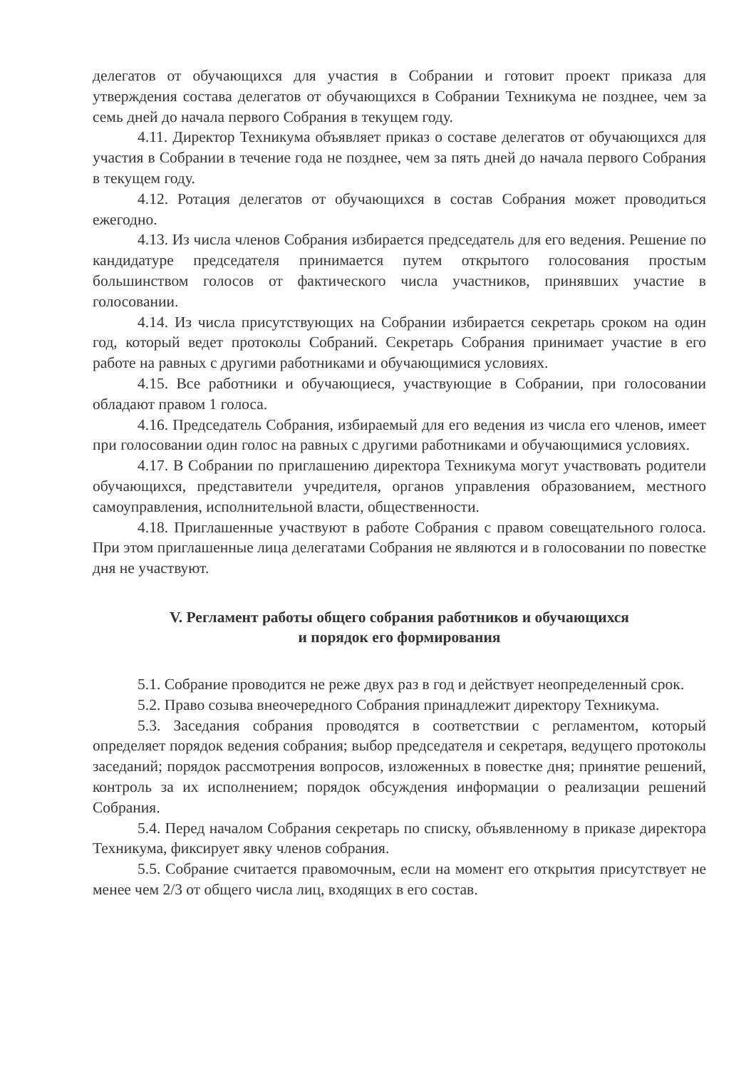делегатов от обучающихся для участия в Собрании и готовит проект приказа для утверждения состава делегатов от обучающихся в Собрании Техникума не позднее, чем за семь дней до начала первого Собрания в текущем году.
4.11. Директор Техникума объявляет приказ о составе делегатов от обучающихся для участия в Собрании в течение года не позднее, чем за пять дней до начала первого Собрания в текущем году.
4.12. Ротация делегатов от обучающихся в состав Собрания может проводиться ежегодно.
4.13. Из числа членов Собрания избирается председатель для его ведения. Решение по кандидатуре председателя принимается путем открытого голосования простым большинством голосов от фактического числа участников, принявших участие в голосовании.
4.14. Из числа присутствующих на Собрании избирается секретарь сроком на один год, который ведет протоколы Собраний. Секретарь Собрания принимает участие в его работе на равных с другими работниками и обучающимися условиях.
4.15. Все работники и обучающиеся, участвующие в Собрании, при голосовании обладают правом 1 голоса.
4.16. Председатель Собрания, избираемый для его ведения из числа его членов, имеет при голосовании один голос на равных с другими работниками и обучающимися условиях.
4.17. В Собрании по приглашению директора Техникума могут участвовать родители обучающихся, представители учредителя, органов управления образованием, местного самоуправления, исполнительной власти, общественности.
4.18. Приглашенные участвуют в работе Собрания с правом совещательного голоса. При этом приглашенные лица делегатами Собрания не являются и в голосовании по повестке дня не участвуют.
V. Регламент работы общего собрания работников и обучающихся
и порядок его формирования
5.1. Собрание проводится не реже двух раз в год и действует неопределенный срок.
5.2. Право созыва внеочередного Собрания принадлежит директору Техникума.
5.3. Заседания собрания проводятся в соответствии с регламентом, который определяет порядок ведения собрания; выбор председателя и секретаря, ведущего протоколы заседаний; порядок рассмотрения вопросов, изложенных в повестке дня; принятие решений, контроль за их исполнением; порядок обсуждения информации о реализации решений Собрания.
5.4. Перед началом Собрания секретарь по списку, объявленному в приказе директора Техникума, фиксирует явку членов собрания.
5.5. Собрание считается правомочным, если на момент его открытия присутствует не менее чем 2/3 от общего числа лиц, входящих в его состав.